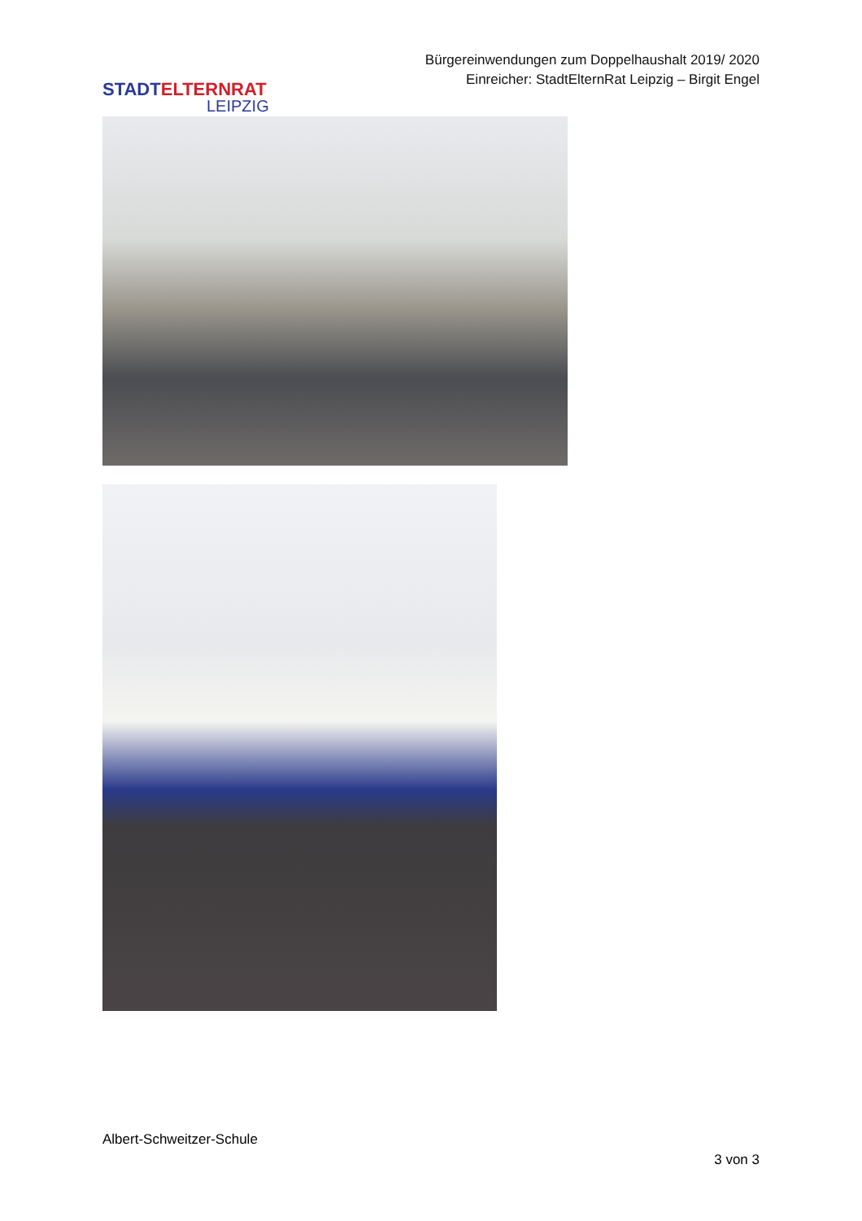STADTELTERNRAT
LEIPZIG
Bürgereinwendungen zum Doppelhaushalt 2019/ 2020
Einreicher: StadtElternRat Leipzig – Birgit Engel
Albert-Schweitzer-Schule
3 von 3